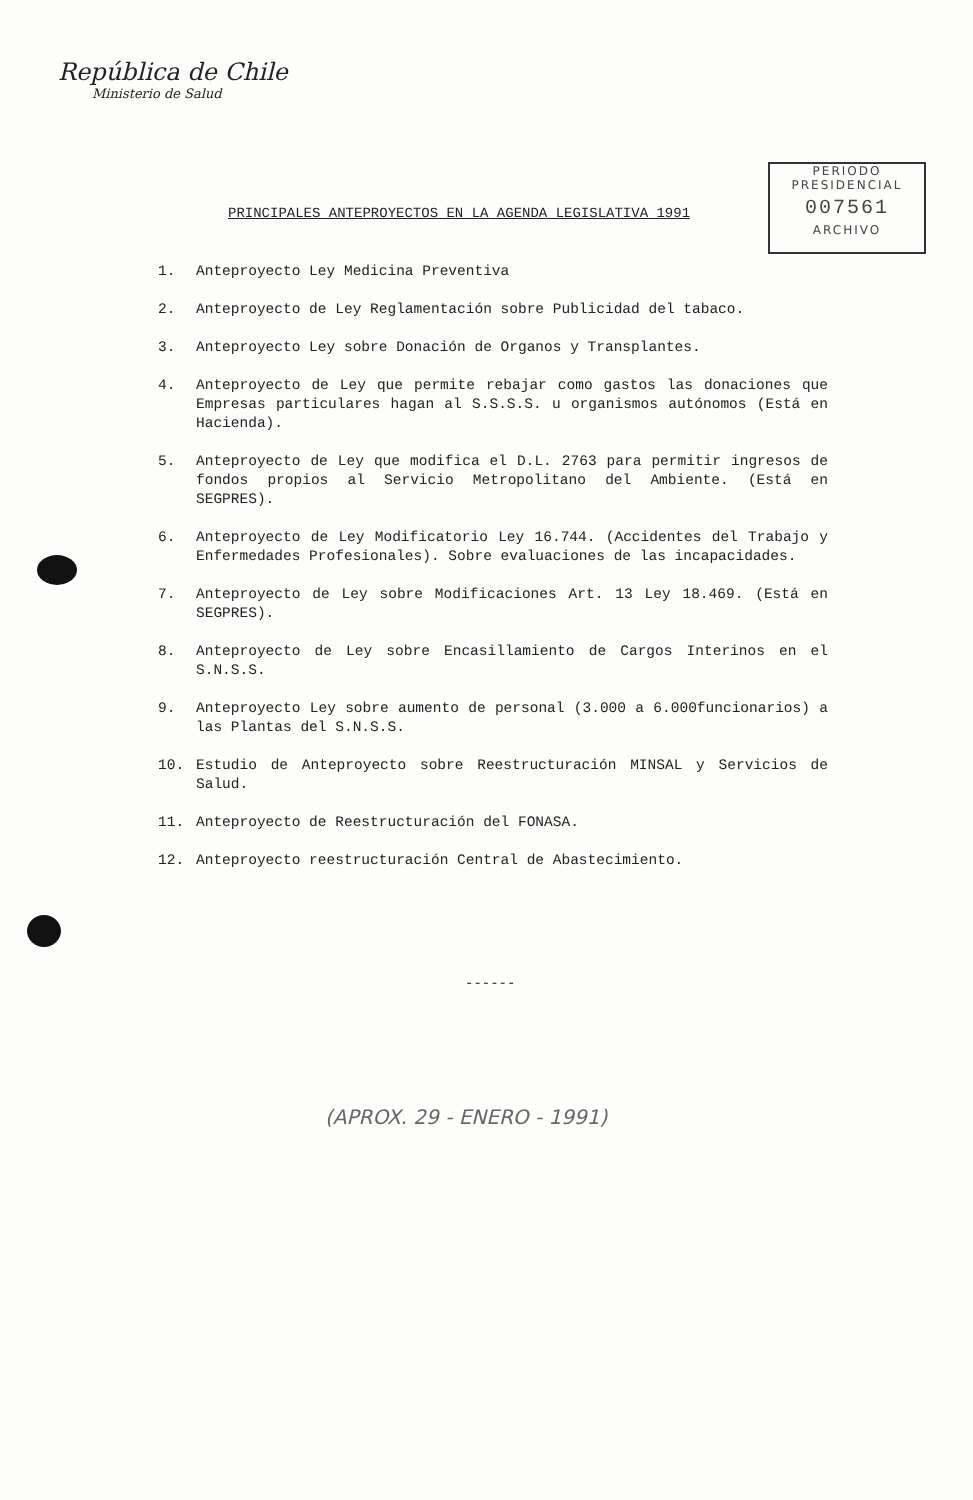República de Chile
Ministerio de Salud
PERIODO
PRESIDENCIAL
007561
ARCHIVO
PRINCIPALES ANTEPROYECTOS EN LA AGENDA LEGISLATIVA 1991
1. Anteproyecto Ley Medicina Preventiva
2. Anteproyecto de Ley Reglamentación sobre Publicidad del tabaco.
3. Anteproyecto Ley sobre Donación de Organos y Transplantes.
4. Anteproyecto de Ley que permite rebajar como gastos las donaciones que Empresas particulares hagan al S.S.S.S. u organismos autónomos (Está en Hacienda).
5. Anteproyecto de Ley que modifica el D.L. 2763 para permitir ingresos de fondos propios al Servicio Metropolitano del Ambiente. (Está en SEGPRES).
6. Anteproyecto de Ley Modificatorio Ley 16.744. (Accidentes del Trabajo y Enfermedades Profesionales). Sobre evaluaciones de las incapacidades.
7. Anteproyecto de Ley sobre Modificaciones Art. 13 Ley 18.469. (Está en SEGPRES).
8. Anteproyecto de Ley sobre Encasillamiento de Cargos Interinos en el S.N.S.S.
9. Anteproyecto Ley sobre aumento de personal (3.000 a 6.000funcionarios) a las Plantas del S.N.S.S.
10. Estudio de Anteproyecto sobre Reestructuración MINSAL y Servicios de Salud.
11. Anteproyecto de Reestructuración del FONASA.
12. Anteproyecto reestructuración Central de Abastecimiento.
------
(APROX. 29 - ENERO - 1991)